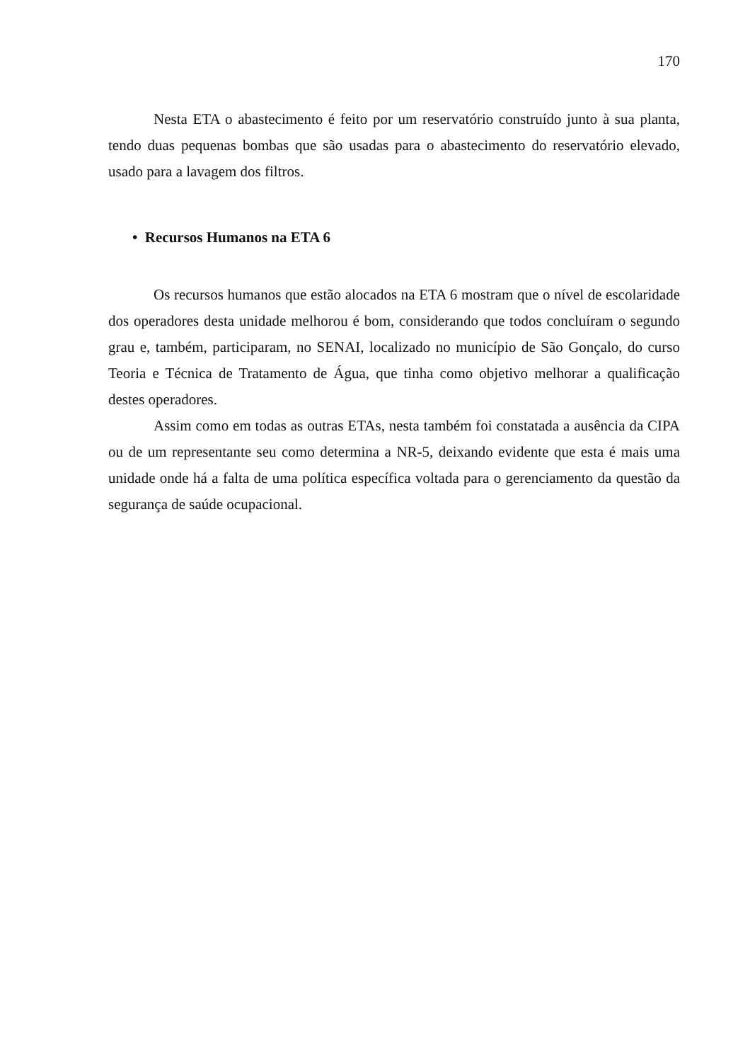170
Nesta ETA o abastecimento é feito por um reservatório construído junto à sua planta, tendo duas pequenas bombas que são usadas para o abastecimento do reservatório elevado, usado para a lavagem dos filtros.
• Recursos Humanos na ETA 6
Os recursos humanos que estão alocados na ETA 6 mostram que o nível de escolaridade dos operadores desta unidade melhorou é bom, considerando que todos concluíram o segundo grau e, também, participaram, no SENAI, localizado no município de São Gonçalo, do curso Teoria e Técnica de Tratamento de Água, que tinha como objetivo melhorar a qualificação destes operadores.
Assim como em todas as outras ETAs, nesta também foi constatada a ausência da CIPA ou de um representante seu como determina a NR-5, deixando evidente que esta é mais uma unidade onde há a falta de uma política específica voltada para o gerenciamento da questão da segurança de saúde ocupacional.